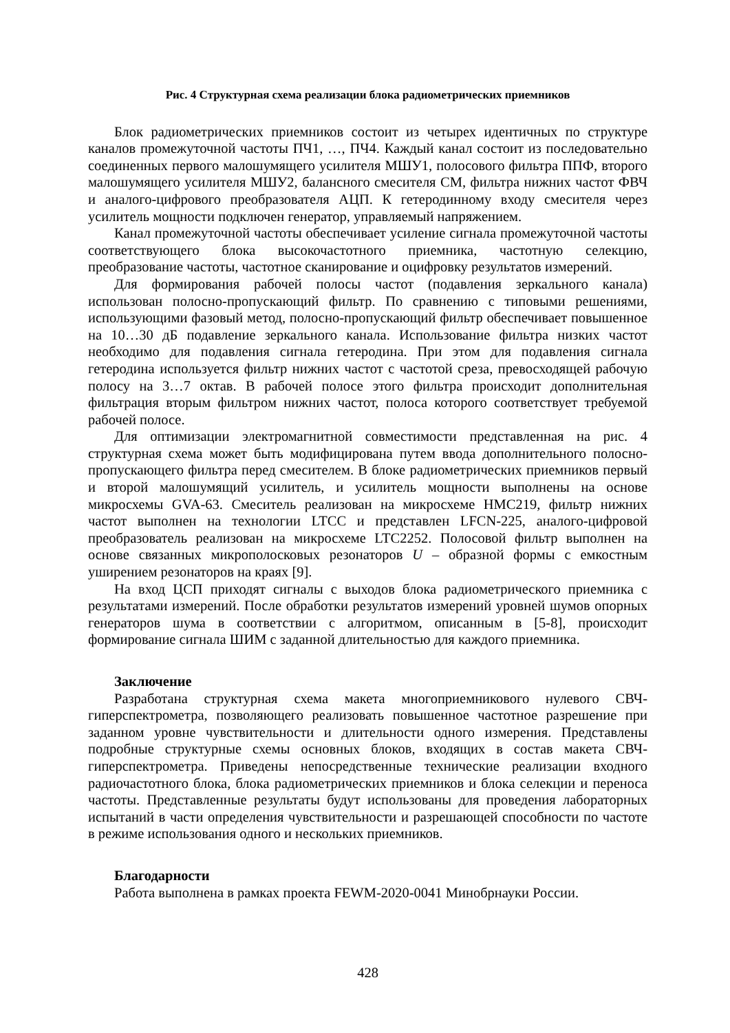Рис. 4 Структурная схема реализации блока радиометрических приемников
Блок радиометрических приемников состоит из четырех идентичных по структуре каналов промежуточной частоты ПЧ1, …, ПЧ4. Каждый канал состоит из последовательно соединенных первого малошумящего усилителя МШУ1, полосового фильтра ППФ, второго малошумящего усилителя МШУ2, балансного смесителя СМ, фильтра нижних частот ФВЧ и аналого-цифрового преобразователя АЦП. К гетеродинному входу смесителя через усилитель мощности подключен генератор, управляемый напряжением.
Канал промежуточной частоты обеспечивает усиление сигнала промежуточной частоты соответствующего блока высокочастотного приемника, частотную селекцию, преобразование частоты, частотное сканирование и оцифровку результатов измерений.
Для формирования рабочей полосы частот (подавления зеркального канала) использован полосно-пропускающий фильтр. По сравнению с типовыми решениями, использующими фазовый метод, полосно-пропускающий фильтр обеспечивает повышенное на 10…30 дБ подавление зеркального канала. Использование фильтра низких частот необходимо для подавления сигнала гетеродина. При этом для подавления сигнала гетеродина используется фильтр нижних частот с частотой среза, превосходящей рабочую полосу на 3…7 октав. В рабочей полосе этого фильтра происходит дополнительная фильтрация вторым фильтром нижних частот, полоса которого соответствует требуемой рабочей полосе.
Для оптимизации электромагнитной совместимости представленная на рис. 4 структурная схема может быть модифицирована путем ввода дополнительного полосно-пропускающего фильтра перед смесителем. В блоке радиометрических приемников первый и второй малошумящий усилитель, и усилитель мощности выполнены на основе микросхемы GVA-63. Смеситель реализован на микросхеме HMC219, фильтр нижних частот выполнен на технологии LTCC и представлен LFCN-225, аналого-цифровой преобразователь реализован на микросхеме LTC2252. Полосовой фильтр выполнен на основе связанных микрополосковых резонаторов U – образной формы с емкостным уширением резонаторов на краях [9].
На вход ЦСП приходят сигналы с выходов блока радиометрического приемника с результатами измерений. После обработки результатов измерений уровней шумов опорных генераторов шума в соответствии с алгоритмом, описанным в [5-8], происходит формирование сигнала ШИМ с заданной длительностью для каждого приемника.
Заключение
Разработана структурная схема макета многоприемникового нулевого СВЧ-гиперспектрометра, позволяющего реализовать повышенное частотное разрешение при заданном уровне чувствительности и длительности одного измерения. Представлены подробные структурные схемы основных блоков, входящих в состав макета СВЧ-гиперспектрометра. Приведены непосредственные технические реализации входного радиочастотного блока, блока радиометрических приемников и блока селекции и переноса частоты. Представленные результаты будут использованы для проведения лабораторных испытаний в части определения чувствительности и разрешающей способности по частоте в режиме использования одного и нескольких приемников.
Благодарности
Работа выполнена в рамках проекта FEWM-2020-0041 Минобрнауки России.
428